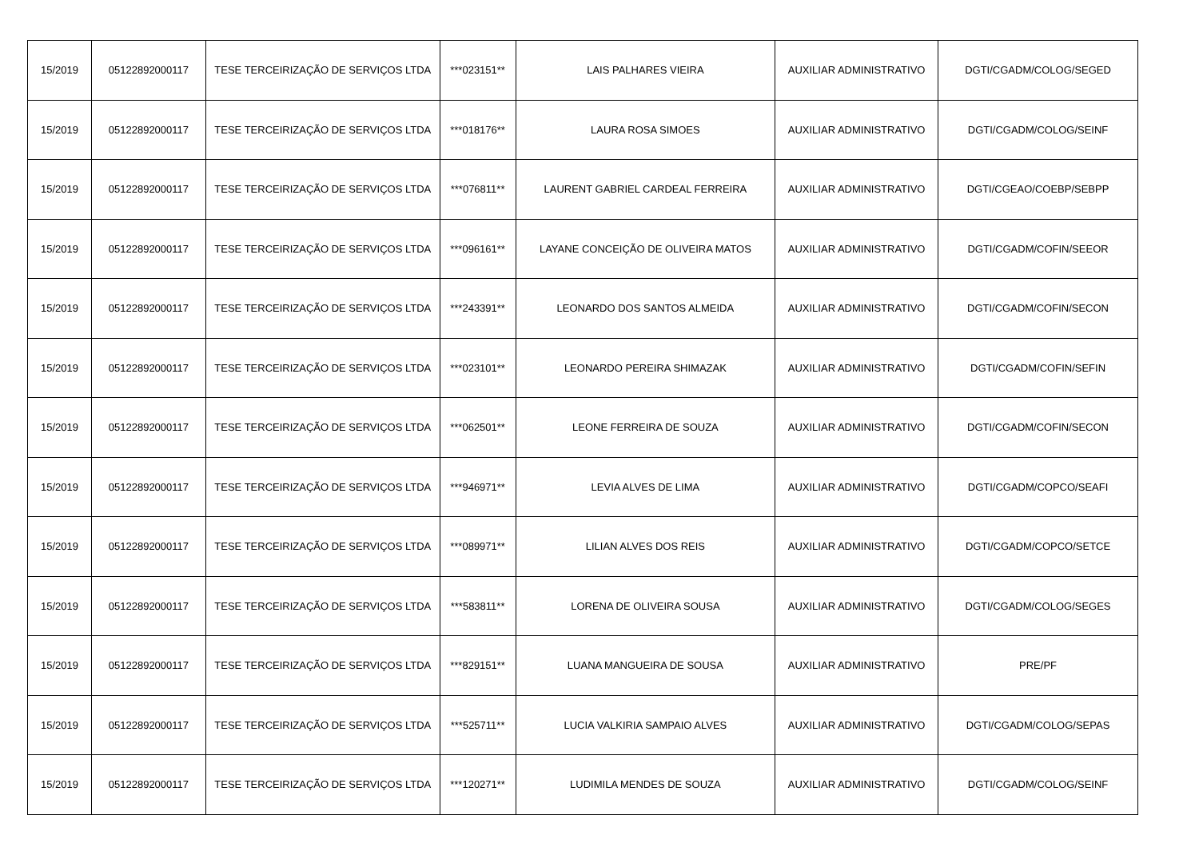| 15/2019 | 05122892000117 | TESE TERCEIRIZAÇÃO DE SERVIÇOS LTDA | ***023151** | LAIS PALHARES VIEIRA | AUXILIAR ADMINISTRATIVO | DGTI/CGADM/COLOG/SEGED |
| 15/2019 | 05122892000117 | TESE TERCEIRIZAÇÃO DE SERVIÇOS LTDA | ***018176** | LAURA ROSA SIMOES | AUXILIAR ADMINISTRATIVO | DGTI/CGADM/COLOG/SEINF |
| 15/2019 | 05122892000117 | TESE TERCEIRIZAÇÃO DE SERVIÇOS LTDA | ***076811** | LAURENT GABRIEL CARDEAL FERREIRA | AUXILIAR ADMINISTRATIVO | DGTI/CGEAO/COEBP/SEBPP |
| 15/2019 | 05122892000117 | TESE TERCEIRIZAÇÃO DE SERVIÇOS LTDA | ***096161** | LAYANE CONCEIÇÃO DE OLIVEIRA MATOS | AUXILIAR ADMINISTRATIVO | DGTI/CGADM/COFIN/SEEOR |
| 15/2019 | 05122892000117 | TESE TERCEIRIZAÇÃO DE SERVIÇOS LTDA | ***243391** | LEONARDO DOS SANTOS ALMEIDA | AUXILIAR ADMINISTRATIVO | DGTI/CGADM/COFIN/SECON |
| 15/2019 | 05122892000117 | TESE TERCEIRIZAÇÃO DE SERVIÇOS LTDA | ***023101** | LEONARDO PEREIRA SHIMAZAK | AUXILIAR ADMINISTRATIVO | DGTI/CGADM/COFIN/SEFIN |
| 15/2019 | 05122892000117 | TESE TERCEIRIZAÇÃO DE SERVIÇOS LTDA | ***062501** | LEONE FERREIRA DE SOUZA | AUXILIAR ADMINISTRATIVO | DGTI/CGADM/COFIN/SECON |
| 15/2019 | 05122892000117 | TESE TERCEIRIZAÇÃO DE SERVIÇOS LTDA | ***946971** | LEVIA ALVES DE LIMA | AUXILIAR ADMINISTRATIVO | DGTI/CGADM/COPCO/SEAFI |
| 15/2019 | 05122892000117 | TESE TERCEIRIZAÇÃO DE SERVIÇOS LTDA | ***089971** | LILIAN ALVES DOS REIS | AUXILIAR ADMINISTRATIVO | DGTI/CGADM/COPCO/SETCE |
| 15/2019 | 05122892000117 | TESE TERCEIRIZAÇÃO DE SERVIÇOS LTDA | ***583811** | LORENA DE OLIVEIRA SOUSA | AUXILIAR ADMINISTRATIVO | DGTI/CGADM/COLOG/SEGES |
| 15/2019 | 05122892000117 | TESE TERCEIRIZAÇÃO DE SERVIÇOS LTDA | ***829151** | LUANA MANGUEIRA DE SOUSA | AUXILIAR ADMINISTRATIVO | PRE/PF |
| 15/2019 | 05122892000117 | TESE TERCEIRIZAÇÃO DE SERVIÇOS LTDA | ***525711** | LUCIA VALKIRIA SAMPAIO ALVES | AUXILIAR ADMINISTRATIVO | DGTI/CGADM/COLOG/SEPAS |
| 15/2019 | 05122892000117 | TESE TERCEIRIZAÇÃO DE SERVIÇOS LTDA | ***120271** | LUDIMILA MENDES DE SOUZA | AUXILIAR ADMINISTRATIVO | DGTI/CGADM/COLOG/SEINF |